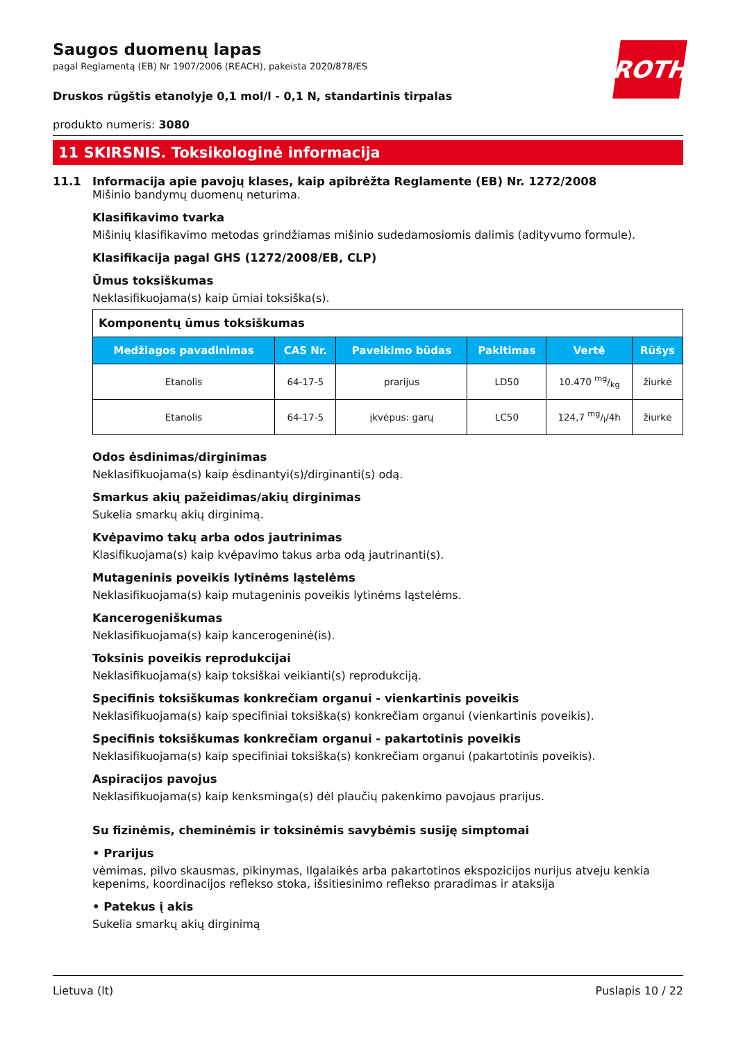ROTH
Saugos duomenų lapas
pagal Reglamentą (EB) Nr 1907/2006 (REACH), pakeista 2020/878/ES
Druskos rūgštis etanolyje 0,1 mol/l - 0,1 N, standartinis tirpalas
produkto numeris: 3080
11 SKIRSNIS. Toksikologinė informacija
11.1 Informacija apie pavojų klases, kaip apibrėžta Reglamente (EB) Nr. 1272/2008
Mišinio bandymų duomenų neturima.
Klasifikavimo tvarka
Mišinių klasifikavimo metodas grindžiamas mišinio sudedamosiomis dalimis (adityvumo formule).
Klasifikacija pagal GHS (1272/2008/EB, CLP)
Ūmus toksiškumas
Neklasifikuojama(s) kaip ūmiai toksiška(s).
| Komponentų ūmus toksiškumas | | | | | |
| Medžiagos pavadinimas | CAS Nr. | Paveikimo būdas | Pakitimas | Vertė | Rūšys |
| Etanolis | 64-17-5 | prarijus | LD50 | 10.470 mg/kg | žiurkė |
| Etanolis | 64-17-5 | įkvėpus: garų | LC50 | 124,7 mg/l/4h | žiurkė |
Odos ėsdinimas/dirginimas
Neklasifikuojama(s) kaip ėsdinantyi(s)/dirginanti(s) odą.
Smarkus akių pažeidimas/akių dirginimas
Sukelia smarkų akių dirginimą.
Kvėpavimo takų arba odos jautrinimas
Klasifikuojama(s) kaip kvėpavimo takus arba odą jautrinanti(s).
Mutageninis poveikis lytinėms ląstelėms
Neklasifikuojama(s) kaip mutageninis poveikis lytinėms ląstelėms.
Kancerogeniškumas
Neklasifikuojama(s) kaip kancerogeninė(is).
Toksinis poveikis reprodukcijai
Neklasifikuojama(s) kaip toksiškai veikianti(s) reprodukciją.
Specifinis toksiškumas konkrečiam organui - vienkartinis poveikis
Neklasifikuojama(s) kaip specifiniai toksiška(s) konkrečiam organui (vienkartinis poveikis).
Specifinis toksiškumas konkrečiam organui - pakartotinis poveikis
Neklasifikuojama(s) kaip specifiniai toksiška(s) konkrečiam organui (pakartotinis poveikis).
Aspiracijos pavojus
Neklasifikuojama(s) kaip kenksminga(s) dėl plaučių pakenkimo pavojaus prarijus.
Su fizinėmis, cheminėmis ir toksinėmis savybėmis susiję simptomai
• Prarijus
vėmimas, pilvo skausmas, pikinymas, Ilgalaikės arba pakartotinos ekspozicijos nurijus atveju kenkia kepenims, koordinacijos reflekso stoka, išsitiesinimo reflekso praradimas ir ataksija
• Patekus į akis
Sukelia smarkų akių dirginimą
Lietuva (lt) Puslapis 10 / 22